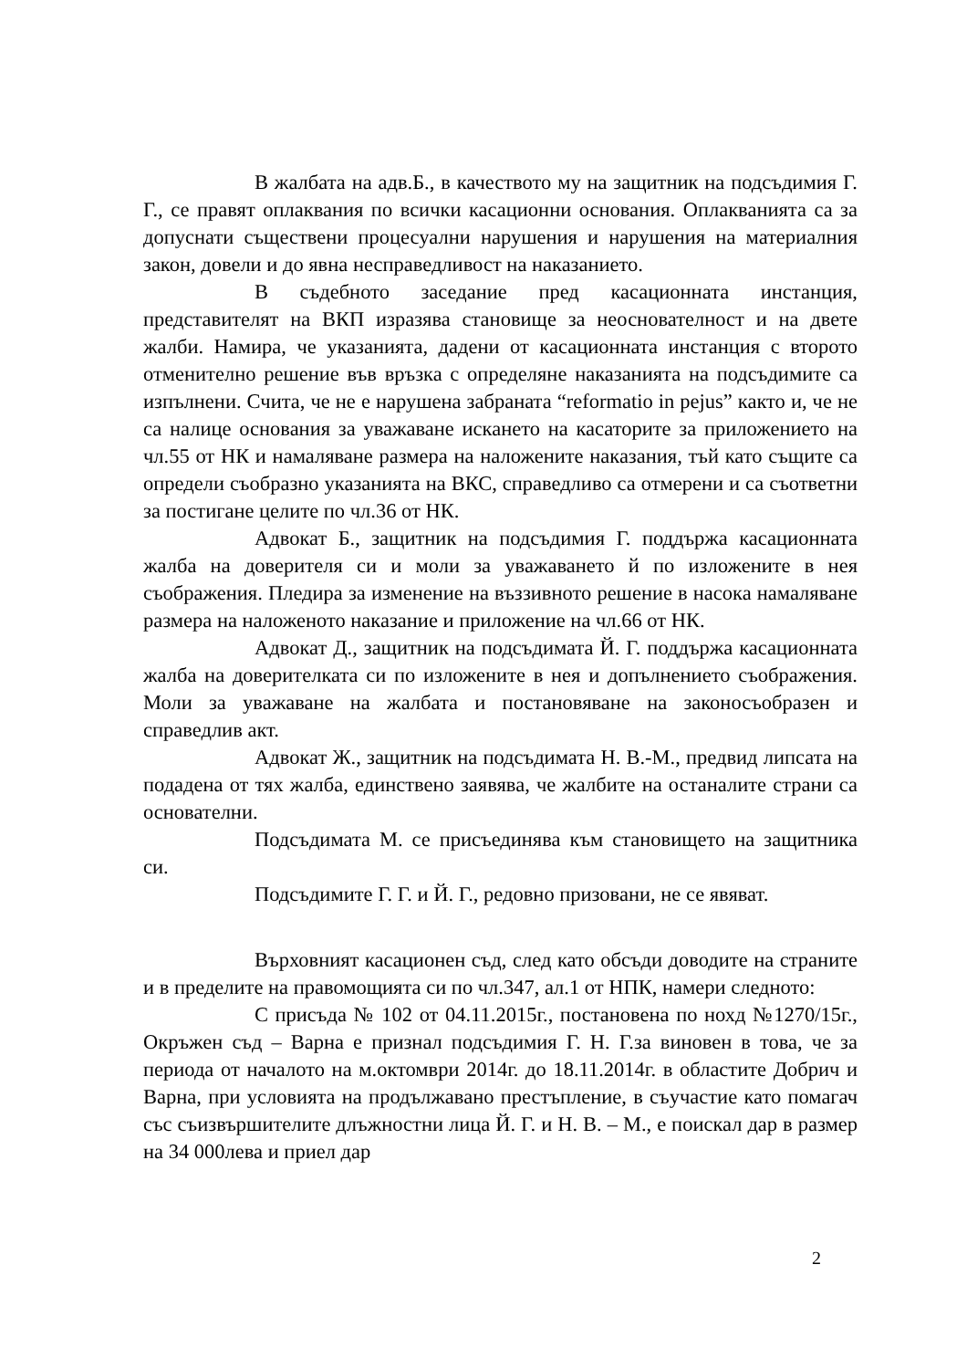В жалбата на адв.Б., в качеството му на защитник на подсъдимия Г. Г., се правят оплаквания по всички касационни основания. Оплакванията са за допуснати съществени процесуални нарушения и нарушения на материалния закон, довели и до явна несправедливост на наказанието.
В съдебното заседание пред касационната инстанция, представителят на ВКП изразява становище за неоснователност и на двете жалби. Намира, че указанията, дадени от касационната инстанция с второто отменително решение във връзка с определяне наказанията на подсъдимите са изпълнени. Счита, че не е нарушена забраната “reformatio in pejus” както и, че не са налице основания за уважаване искането на касаторите за приложението на чл.55 от НК и намаляване размера на наложените наказания, тъй като същите са определи съобразно указанията на ВКС, справедливо са отмерени и са съответни за постигане целите по чл.36 от НК.
Адвокат Б., защитник на подсъдимия Г. поддържа касационната жалба на доверителя си и моли за уважаването й по изложените в нея съображения. Пледира за изменение на въззивното решение в насока намаляване размера на наложеното наказание и приложение на чл.66 от НК.
Адвокат Д., защитник на подсъдимата Й. Г. поддържа касационната жалба на доверителката си по изложените в нея и допълнението съображения. Моли за уважаване на жалбата и постановяване на законосъобразен и справедлив акт.
Адвокат Ж., защитник на подсъдимата Н. В.-М., предвид липсата на подадена от тях жалба, единствено заявява, че жалбите на останалите страни са основателни.
Подсъдимата М. се присъединява към становището на защитника си.
Подсъдимите Г. Г. и Й. Г., редовно призовани, не се явяват.
Върховният касационен съд, след като обсъди доводите на страните и в пределите на правомощията си по чл.347, ал.1 от НПК, намери следното:
С присъда № 102 от 04.11.2015г., постановена по нохд №1270/15г., Окръжен съд – Варна е признал подсъдимия Г. Н. Г.за виновен в това, че за периода от началото на м.октомври 2014г. до 18.11.2014г. в областите Добрич и Варна, при условията на продължавано престъпление, в съучастие като помагач със съизвършителите длъжностни лица Й. Г. и Н. В. – М., е поискал дар в размер на 34 000лева и приел дар
2